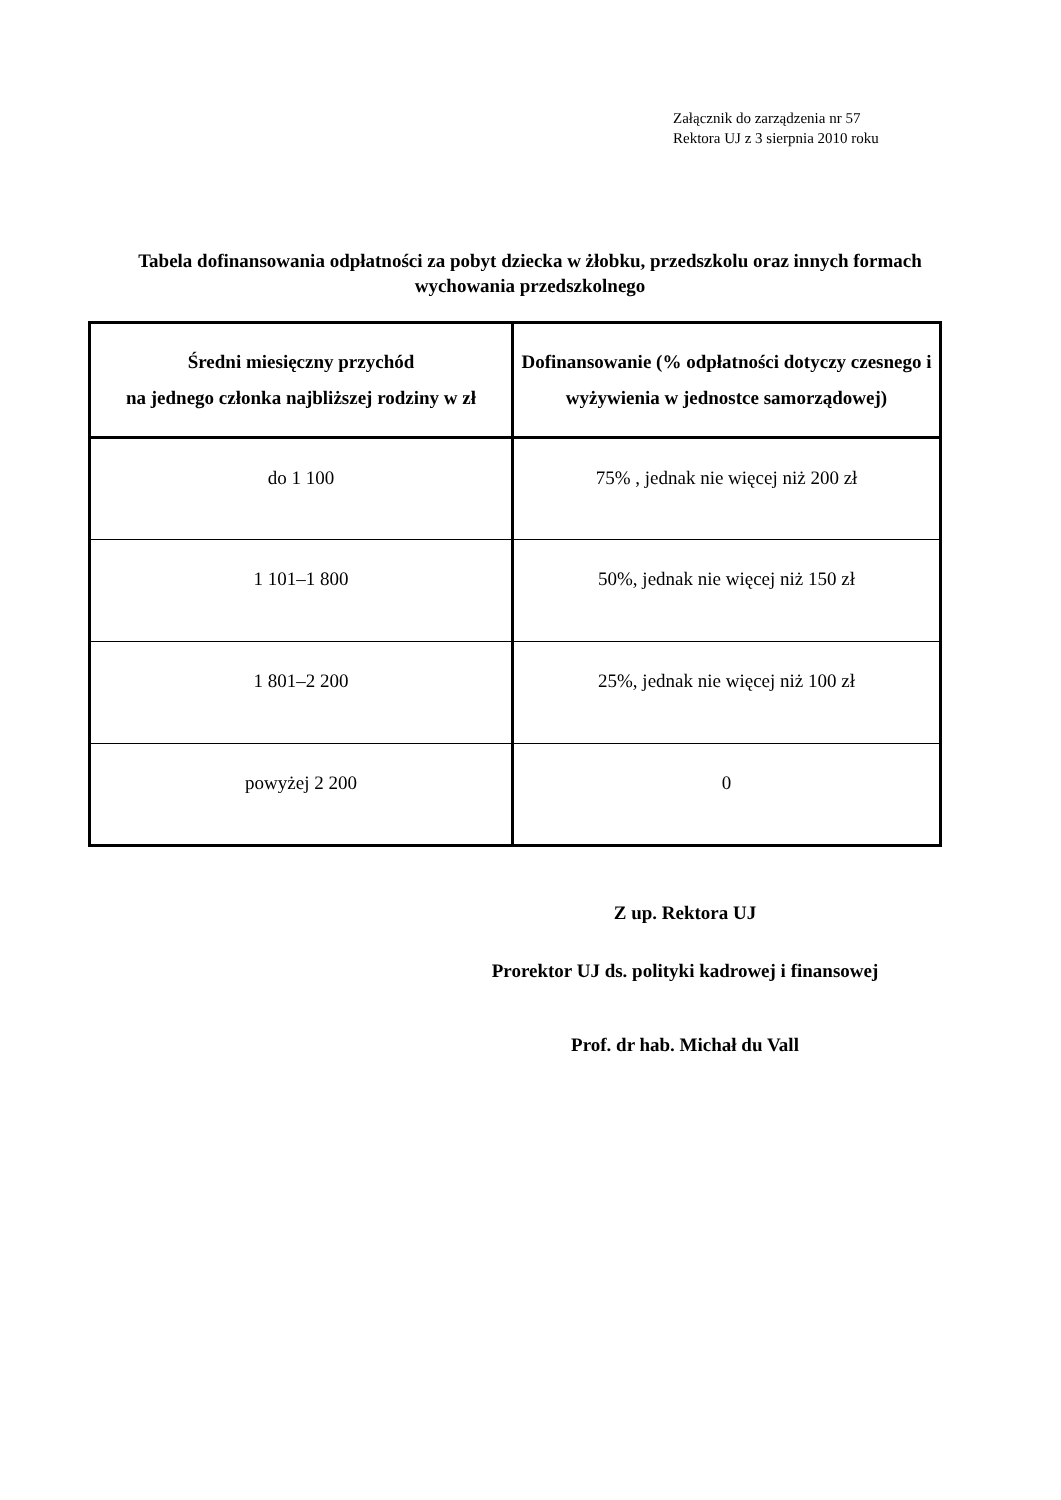Załącznik do zarządzenia nr 57
Rektora UJ z 3 sierpnia 2010 roku
Tabela dofinansowania odpłatności za pobyt dziecka w żłobku, przedszkolu oraz innych formach wychowania przedszkolnego
| Średni miesięczny przychód na jednego członka najbliższej rodziny w zł | Dofinansowanie (% odpłatności dotyczy czesnego i wyżywienia w jednostce samorządowej) |
| --- | --- |
| do 1 100 | 75% , jednak nie więcej niż 200 zł |
| 1 101–1 800 | 50%, jednak nie więcej niż 150 zł |
| 1 801–2 200 | 25%, jednak nie więcej niż 100 zł |
| powyżej 2 200 | 0 |
Z up. Rektora UJ
Prorektor UJ ds. polityki kadrowej i finansowej
Prof. dr hab. Michał du Vall